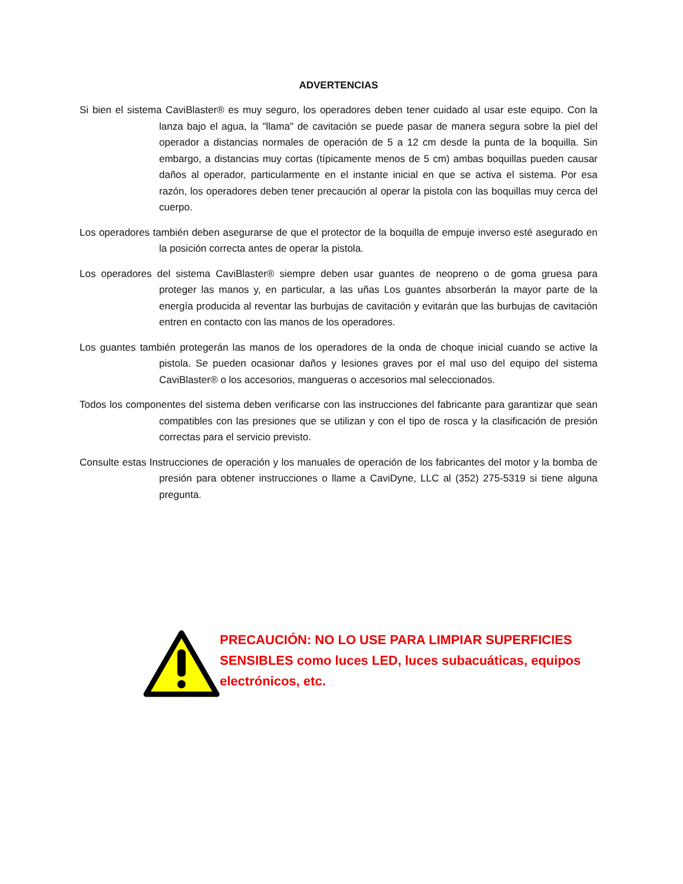ADVERTENCIAS
Si bien el sistema CaviBlaster® es muy seguro, los operadores deben tener cuidado al usar este equipo. Con la lanza bajo el agua, la "llama" de cavitación se puede pasar de manera segura sobre la piel del operador a distancias normales de operación de 5 a 12 cm desde la punta de la boquilla. Sin embargo, a distancias muy cortas (típicamente menos de 5 cm) ambas boquillas pueden causar daños al operador, particularmente en el instante inicial en que se activa el sistema. Por esa razón, los operadores deben tener precaución al operar la pistola con las boquillas muy cerca del cuerpo.
Los operadores también deben asegurarse de que el protector de la boquilla de empuje inverso esté asegurado en la posición correcta antes de operar la pistola.
Los operadores del sistema CaviBlaster® siempre deben usar guantes de neopreno o de goma gruesa para proteger las manos y, en particular, a las uñas Los guantes absorberán la mayor parte de la energía producida al reventar las burbujas de cavitación y evitarán que las burbujas de cavitación entren en contacto con las manos de los operadores.
Los guantes también protegerán las manos de los operadores de la onda de choque inicial cuando se active la pistola. Se pueden ocasionar daños y lesiones graves por el mal uso del equipo del sistema CaviBlaster® o los accesorios, mangueras o accesorios mal seleccionados.
Todos los componentes del sistema deben verificarse con las instrucciones del fabricante para garantizar que sean compatibles con las presiones que se utilizan y con el tipo de rosca y la clasificación de presión correctas para el servicio previsto.
Consulte estas Instrucciones de operación y los manuales de operación de los fabricantes del motor y la bomba de presión para obtener instrucciones o llame a CaviDyne, LLC al (352) 275-5319 si tiene alguna pregunta.
PRECAUCIÓN: NO LO USE PARA LIMPIAR SUPERFICIES SENSIBLES como luces LED, luces subacuáticas, equipos electrónicos, etc.